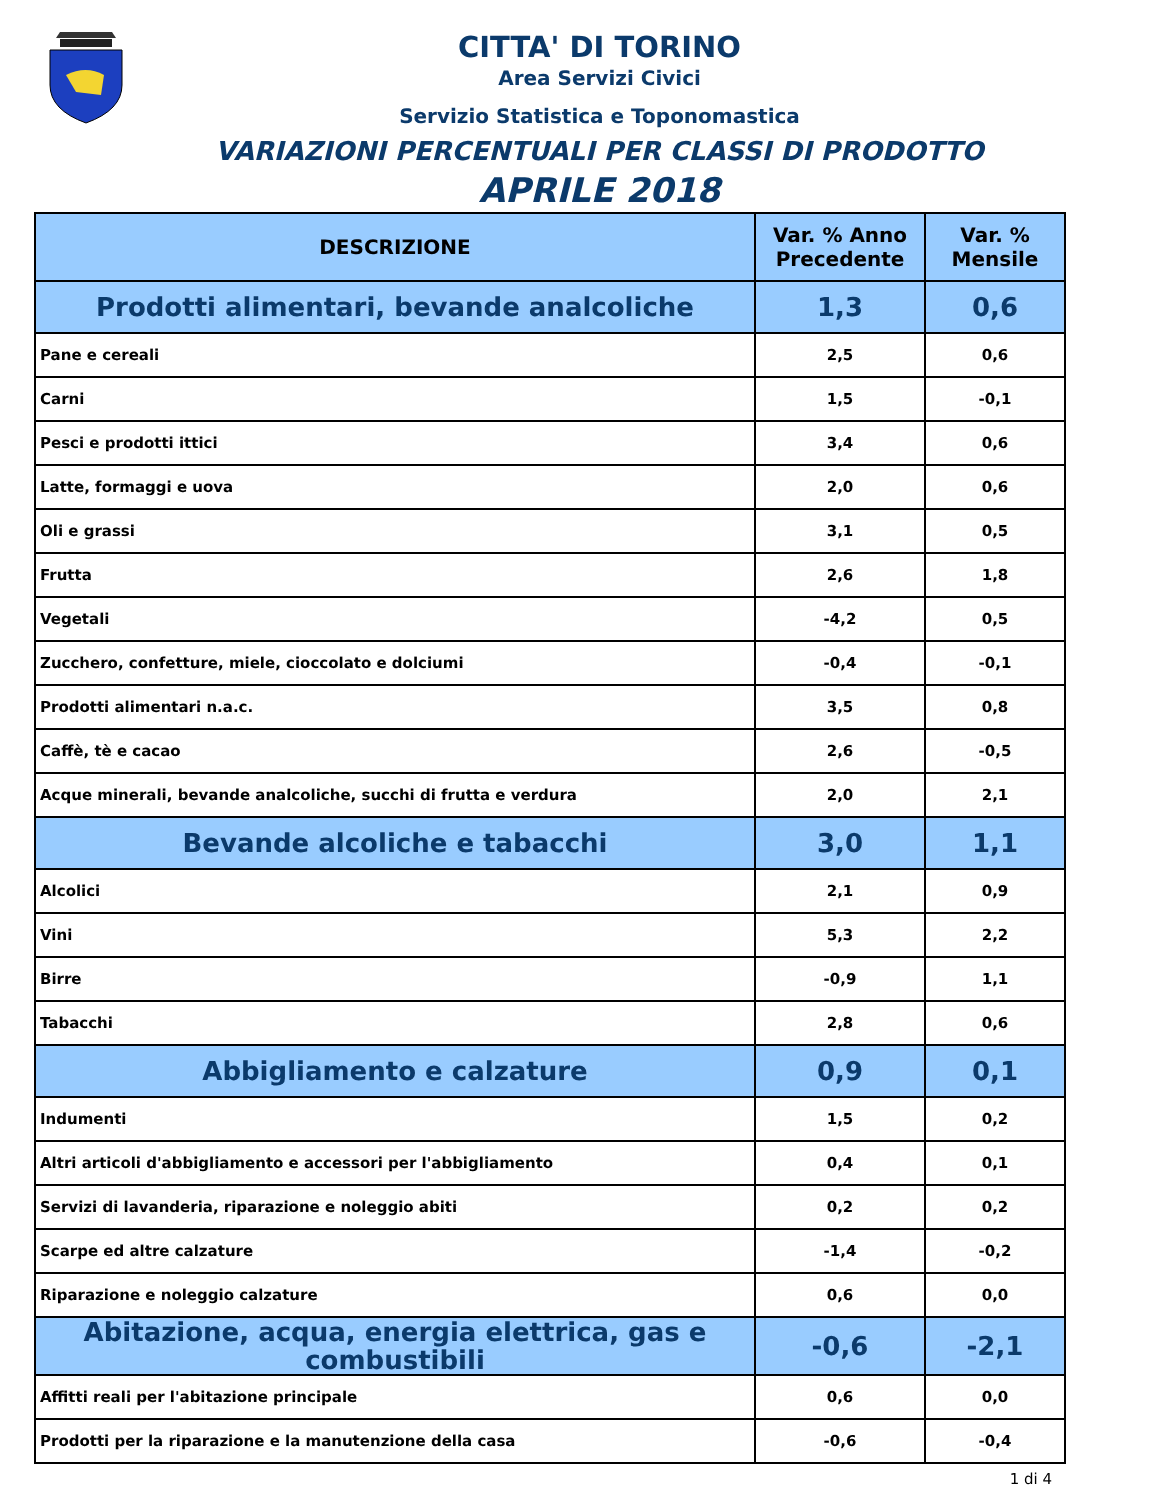CITTA' DI TORINO
Area Servizi Civici
Servizio Statistica e Toponomastica
VARIAZIONI PERCENTUALI PER CLASSI DI PRODOTTO
APRILE 2018
| DESCRIZIONE | Var. % Anno Precedente | Var. % Mensile |
| --- | --- | --- |
| Prodotti alimentari, bevande analcoliche | 1,3 | 0,6 |
| Pane e cereali | 2,5 | 0,6 |
| Carni | 1,5 | -0,1 |
| Pesci e prodotti ittici | 3,4 | 0,6 |
| Latte, formaggi e uova | 2,0 | 0,6 |
| Oli e grassi | 3,1 | 0,5 |
| Frutta | 2,6 | 1,8 |
| Vegetali | -4,2 | 0,5 |
| Zucchero, confetture, miele, cioccolato e dolciumi | -0,4 | -0,1 |
| Prodotti alimentari n.a.c. | 3,5 | 0,8 |
| Caffè, tè e cacao | 2,6 | -0,5 |
| Acque minerali, bevande analcoliche, succhi di frutta e verdura | 2,0 | 2,1 |
| Bevande alcoliche e tabacchi | 3,0 | 1,1 |
| Alcolici | 2,1 | 0,9 |
| Vini | 5,3 | 2,2 |
| Birre | -0,9 | 1,1 |
| Tabacchi | 2,8 | 0,6 |
| Abbigliamento e calzature | 0,9 | 0,1 |
| Indumenti | 1,5 | 0,2 |
| Altri articoli d'abbigliamento e accessori per l'abbigliamento | 0,4 | 0,1 |
| Servizi di lavanderia, riparazione e noleggio abiti | 0,2 | 0,2 |
| Scarpe ed altre calzature | -1,4 | -0,2 |
| Riparazione e noleggio calzature | 0,6 | 0,0 |
| Abitazione, acqua, energia elettrica, gas e combustibili | -0,6 | -2,1 |
| Affitti reali per l'abitazione principale | 0,6 | 0,0 |
| Prodotti per la riparazione e la manutenzione della casa | -0,6 | -0,4 |
1 di 4